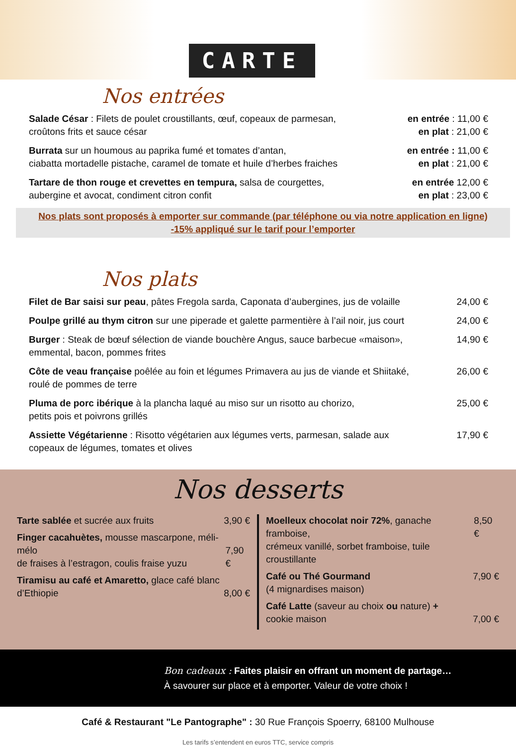CARTE
Nos entrées
Salade César : Filets de poulet croustillants, œuf, copeaux de parmesan,
croûtons frits et sauce césar
en entrée : 11,00 €
en plat : 21,00 €
Burrata sur un houmous au paprika fumé et tomates d’antan,
ciabatta mortadelle pistache, caramel de tomate et huile d’herbes fraiches
en entrée : 11,00 €
en plat : 21,00 €
Tartare de thon rouge et crevettes en tempura, salsa de courgettes,
aubergine et avocat, condiment citron confit
en entrée 12,00 €
en plat : 23,00 €
Nos plats sont proposés à emporter sur commande (par téléphone ou via notre application en ligne)
-15% appliqué sur le tarif pour l’emporter
Nos plats
Filet de Bar saisi sur peau, pâtes Fregola sarda, Caponata d’aubergines, jus de volaille
24,00 €
Poulpe grillé au thym citron sur une piperade et galette parmentière à l’ail noir, jus court
24,00 €
Burger : Steak de bœuf sélection de viande bouchère Angus, sauce barbecue «maison»,
emmental, bacon, pommes frites
14,90 €
Côte de veau française poêlée au foin et légumes Primavera au jus de viande et Shiitaké,
roulé de pommes de terre
26,00 €
Pluma de porc ibérique à la plancha laqué au miso sur un risotto au chorizo,
petits pois et poivrons grillés
25,00 €
Assiette Végétarienne : Risotto végétarien aux légumes verts, parmesan, salade aux
copeaux de légumes, tomates et olives
17,90 €
Nos desserts
Tarte sablée et sucrée aux fruits 3,90 €
Finger cacahuètes, mousse mascarpone, méli-mélo
de fraises à l’estragon, coulis fraise yuzu
7,90 €
Tiramisu au café et Amaretto, glace café blanc
d’Ethiopie
8,00 €
Moelleux chocolat noir 72%, ganache framboise,
crémeux vanillé, sorbet framboise, tuile croustillante 8,50 €
Café ou Thé Gourmand
(4 mignardises maison) 7,90 €
Café Latte (saveur au choix ou nature) +
cookie maison
7,00 €
Bon cadeaux : Faites plaisir en offrant un moment de partage…
À savourer sur place et à emporter. Valeur de votre choix !
Café & Restaurant "Le Pantographe" : 30 Rue François Spoerry, 68100 Mulhouse
Les tarifs s’entendent en euros TTC, service compris